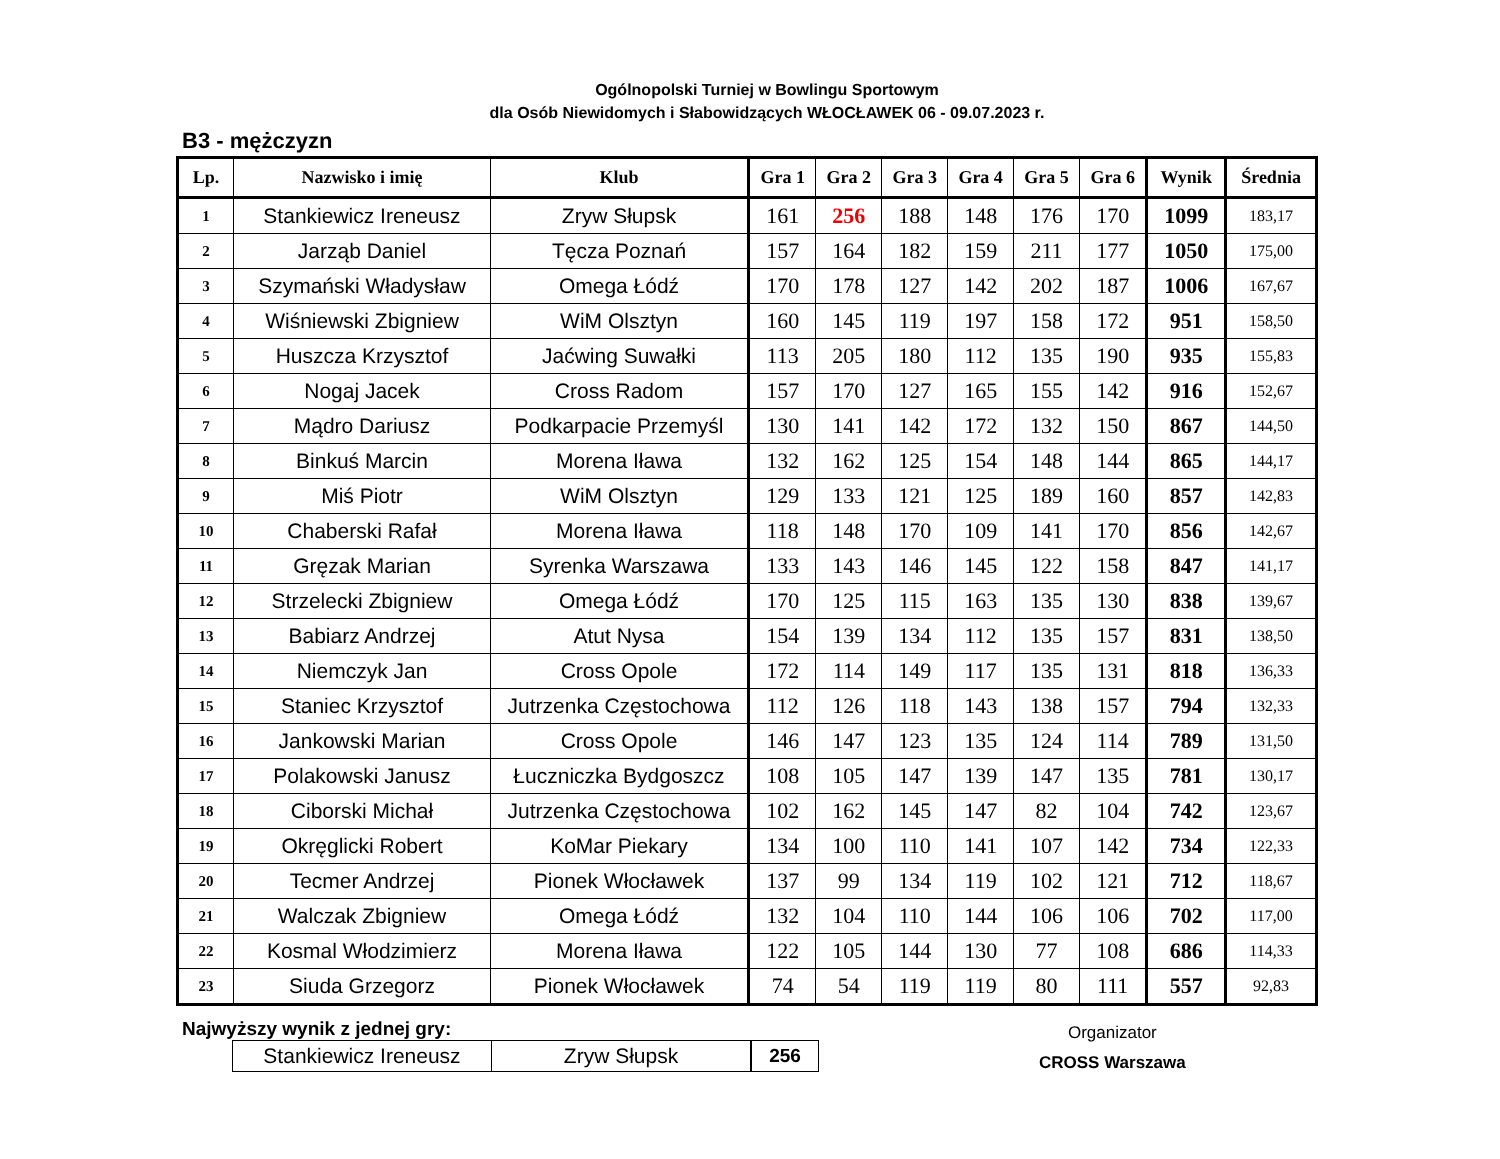Ogólnopolski Turniej w Bowlingu Sportowym
dla Osób Niewidomych i Słabowidzących WŁOCŁAWEK 06 - 09.07.2023 r.
B3 - mężczyzn
| Lp. | Nazwisko i imię | Klub | Gra 1 | Gra 2 | Gra 3 | Gra 4 | Gra 5 | Gra 6 | Wynik | Średnia |
| --- | --- | --- | --- | --- | --- | --- | --- | --- | --- | --- |
| 1 | Stankiewicz Ireneusz | Zryw Słupsk | 161 | 256 | 188 | 148 | 176 | 170 | 1099 | 183,17 |
| 2 | Jarząb Daniel | Tęcza Poznań | 157 | 164 | 182 | 159 | 211 | 177 | 1050 | 175,00 |
| 3 | Szymański Władysław | Omega Łódź | 170 | 178 | 127 | 142 | 202 | 187 | 1006 | 167,67 |
| 4 | Wiśniewski Zbigniew | WiM Olsztyn | 160 | 145 | 119 | 197 | 158 | 172 | 951 | 158,50 |
| 5 | Huszcza Krzysztof | Jaćwing Suwałki | 113 | 205 | 180 | 112 | 135 | 190 | 935 | 155,83 |
| 6 | Nogaj Jacek | Cross Radom | 157 | 170 | 127 | 165 | 155 | 142 | 916 | 152,67 |
| 7 | Mądro Dariusz | Podkarpacie Przemyśl | 130 | 141 | 142 | 172 | 132 | 150 | 867 | 144,50 |
| 8 | Binkuś Marcin | Morena Iława | 132 | 162 | 125 | 154 | 148 | 144 | 865 | 144,17 |
| 9 | Miś Piotr | WiM Olsztyn | 129 | 133 | 121 | 125 | 189 | 160 | 857 | 142,83 |
| 10 | Chaberski Rafał | Morena Iława | 118 | 148 | 170 | 109 | 141 | 170 | 856 | 142,67 |
| 11 | Gręzak Marian | Syrenka Warszawa | 133 | 143 | 146 | 145 | 122 | 158 | 847 | 141,17 |
| 12 | Strzelecki Zbigniew | Omega Łódź | 170 | 125 | 115 | 163 | 135 | 130 | 838 | 139,67 |
| 13 | Babiarz Andrzej | Atut Nysa | 154 | 139 | 134 | 112 | 135 | 157 | 831 | 138,50 |
| 14 | Niemczyk Jan | Cross Opole | 172 | 114 | 149 | 117 | 135 | 131 | 818 | 136,33 |
| 15 | Staniec Krzysztof | Jutrzenka Częstochowa | 112 | 126 | 118 | 143 | 138 | 157 | 794 | 132,33 |
| 16 | Jankowski Marian | Cross Opole | 146 | 147 | 123 | 135 | 124 | 114 | 789 | 131,50 |
| 17 | Polakowski Janusz | Łuczniczka Bydgoszcz | 108 | 105 | 147 | 139 | 147 | 135 | 781 | 130,17 |
| 18 | Ciborski Michał | Jutrzenka Częstochowa | 102 | 162 | 145 | 147 | 82 | 104 | 742 | 123,67 |
| 19 | Okręglicki Robert | KoMar Piekary | 134 | 100 | 110 | 141 | 107 | 142 | 734 | 122,33 |
| 20 | Tecmer Andrzej | Pionek Włocławek | 137 | 99 | 134 | 119 | 102 | 121 | 712 | 118,67 |
| 21 | Walczak Zbigniew | Omega Łódź | 132 | 104 | 110 | 144 | 106 | 106 | 702 | 117,00 |
| 22 | Kosmal Włodzimierz | Morena Iława | 122 | 105 | 144 | 130 | 77 | 108 | 686 | 114,33 |
| 23 | Siuda Grzegorz | Pionek Włocławek | 74 | 54 | 119 | 119 | 80 | 111 | 557 | 92,83 |
Najwyższy wynik z jednej gry:
| Stankiewicz Ireneusz | Zryw Słupsk | 256 |
Organizator
CROSS Warszawa